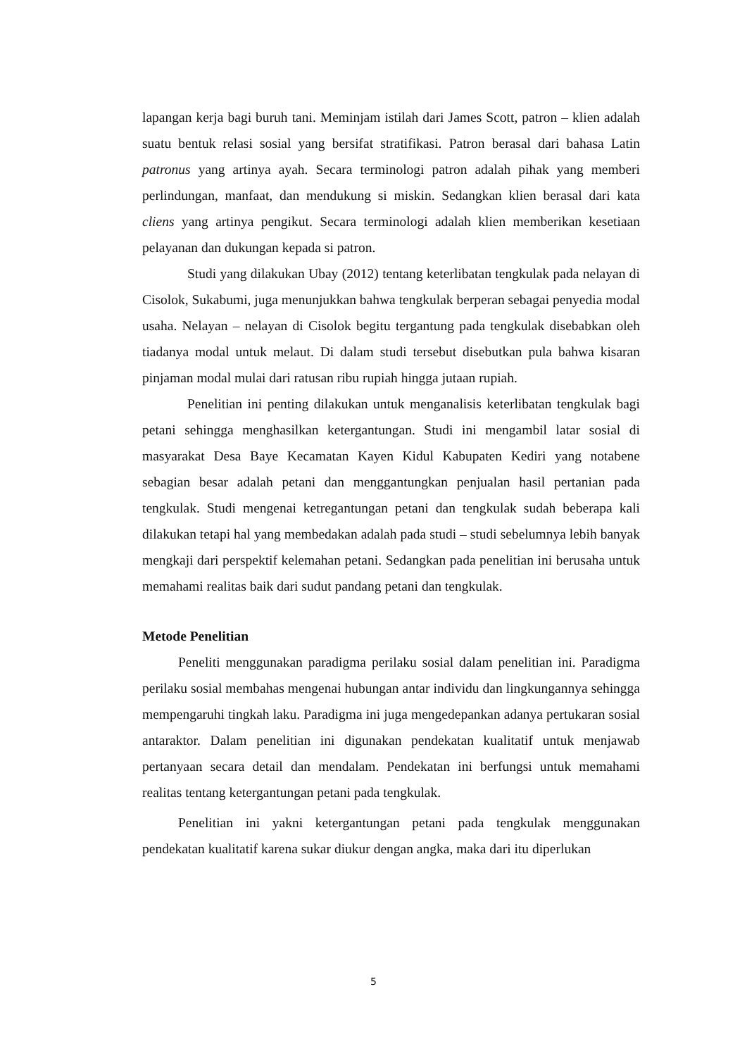lapangan kerja bagi buruh tani. Meminjam istilah dari James Scott, patron – klien adalah suatu bentuk relasi sosial yang bersifat stratifikasi. Patron berasal dari bahasa Latin patronus yang artinya ayah. Secara terminologi patron adalah pihak yang memberi perlindungan, manfaat, dan mendukung si miskin. Sedangkan klien berasal dari kata cliens yang artinya pengikut. Secara terminologi adalah klien memberikan kesetiaan pelayanan dan dukungan kepada si patron.
Studi yang dilakukan Ubay (2012) tentang keterlibatan tengkulak pada nelayan di Cisolok, Sukabumi, juga menunjukkan bahwa tengkulak berperan sebagai penyedia modal usaha. Nelayan – nelayan di Cisolok begitu tergantung pada tengkulak disebabkan oleh tiadanya modal untuk melaut. Di dalam studi tersebut disebutkan pula bahwa kisaran pinjaman modal mulai dari ratusan ribu rupiah hingga jutaan rupiah.
Penelitian ini penting dilakukan untuk menganalisis keterlibatan tengkulak bagi petani sehingga menghasilkan ketergantungan. Studi ini mengambil latar sosial di masyarakat Desa Baye Kecamatan Kayen Kidul Kabupaten Kediri yang notabene sebagian besar adalah petani dan menggantungkan penjualan hasil pertanian pada tengkulak. Studi mengenai ketregantungan petani dan tengkulak sudah beberapa kali dilakukan tetapi hal yang membedakan adalah pada studi – studi sebelumnya lebih banyak mengkaji dari perspektif kelemahan petani. Sedangkan pada penelitian ini berusaha untuk memahami realitas baik dari sudut pandang petani dan tengkulak.
Metode Penelitian
Peneliti menggunakan paradigma perilaku sosial dalam penelitian ini. Paradigma perilaku sosial membahas mengenai hubungan antar individu dan lingkungannya sehingga mempengaruhi tingkah laku. Paradigma ini juga mengedepankan adanya pertukaran sosial antaraktor. Dalam penelitian ini digunakan pendekatan kualitatif untuk menjawab pertanyaan secara detail dan mendalam. Pendekatan ini berfungsi untuk memahami realitas tentang ketergantungan petani pada tengkulak.
Penelitian ini yakni ketergantungan petani pada tengkulak menggunakan pendekatan kualitatif karena sukar diukur dengan angka, maka dari itu diperlukan
5